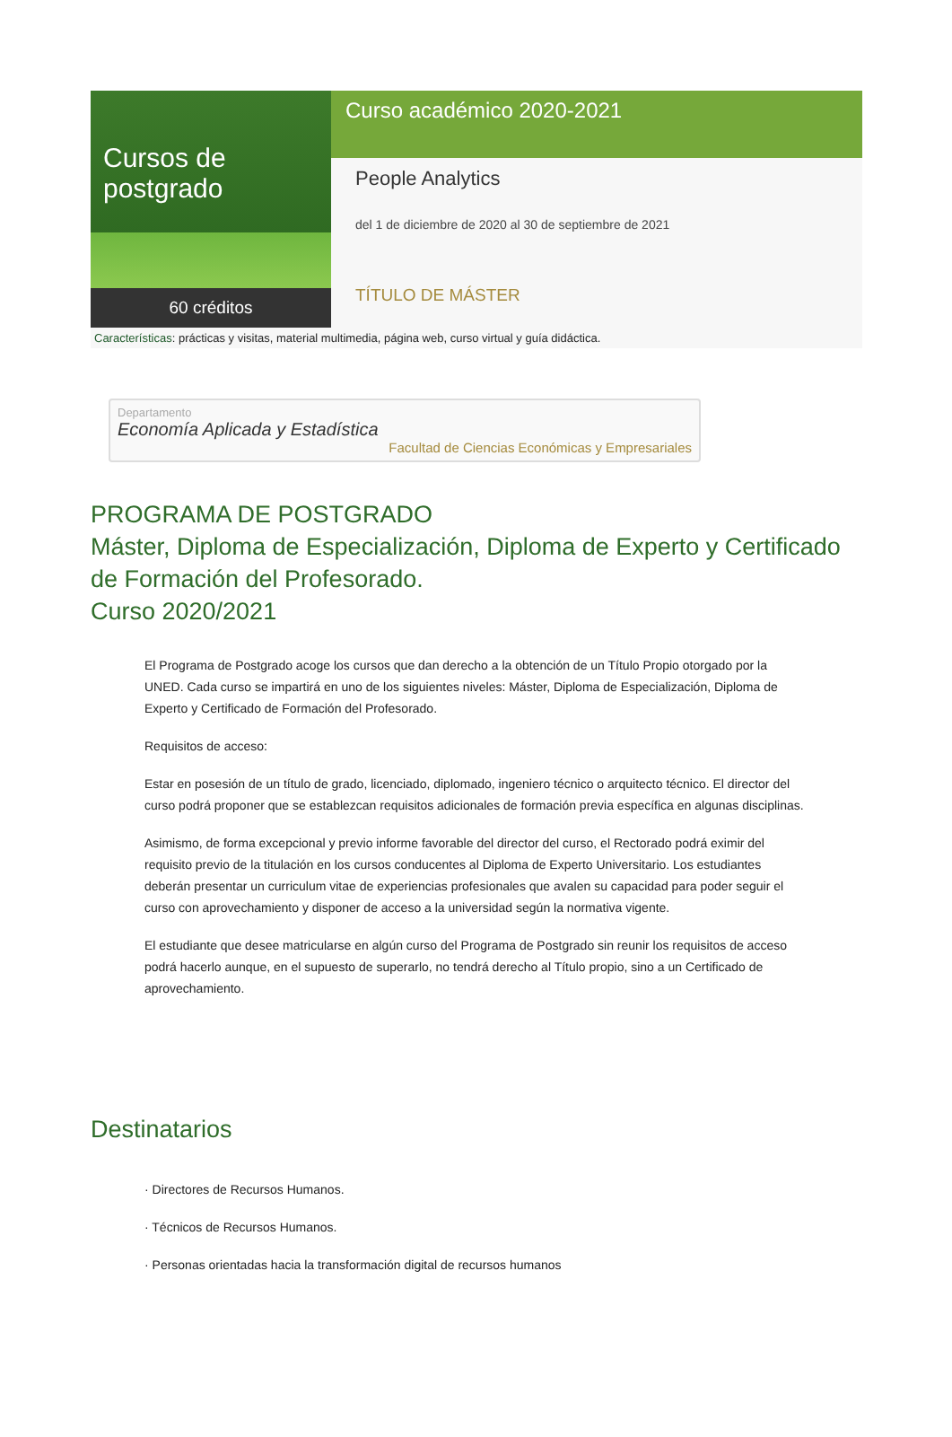Cursos de postgrado
60 créditos
Curso académico 2020-2021
People Analytics
del 1 de diciembre de 2020 al 30 de septiembre de 2021
TÍTULO DE MÁSTER
Características: prácticas y visitas, material multimedia, página web, curso virtual y guía didáctica.
Departamento
Economía Aplicada y Estadística
Facultad de Ciencias Económicas y Empresariales
PROGRAMA DE POSTGRADO
Máster, Diploma de Especialización, Diploma de Experto y Certificado de Formación del Profesorado.
Curso 2020/2021
El Programa de Postgrado acoge los cursos que dan derecho a la obtención de un Título Propio otorgado por la UNED. Cada curso se impartirá en uno de los siguientes niveles: Máster, Diploma de Especialización, Diploma de Experto y Certificado de Formación del Profesorado.
Requisitos de acceso:
Estar en posesión de un título de grado, licenciado, diplomado, ingeniero técnico o arquitecto técnico. El director del curso podrá proponer que se establezcan requisitos adicionales de formación previa específica en algunas disciplinas.
Asimismo, de forma excepcional y previo informe favorable del director del curso, el Rectorado podrá eximir del requisito previo de la titulación en los cursos conducentes al Diploma de Experto Universitario. Los estudiantes deberán presentar un curriculum vitae de experiencias profesionales que avalen su capacidad para poder seguir el curso con aprovechamiento y disponer de acceso a la universidad según la normativa vigente.
El estudiante que desee matricularse en algún curso del Programa de Postgrado sin reunir los requisitos de acceso podrá hacerlo aunque, en el supuesto de superarlo, no tendrá derecho al Título propio, sino a un Certificado de aprovechamiento.
Destinatarios
· Directores de Recursos Humanos.
· Técnicos de Recursos Humanos.
· Personas orientadas hacia la transformación digital de recursos humanos